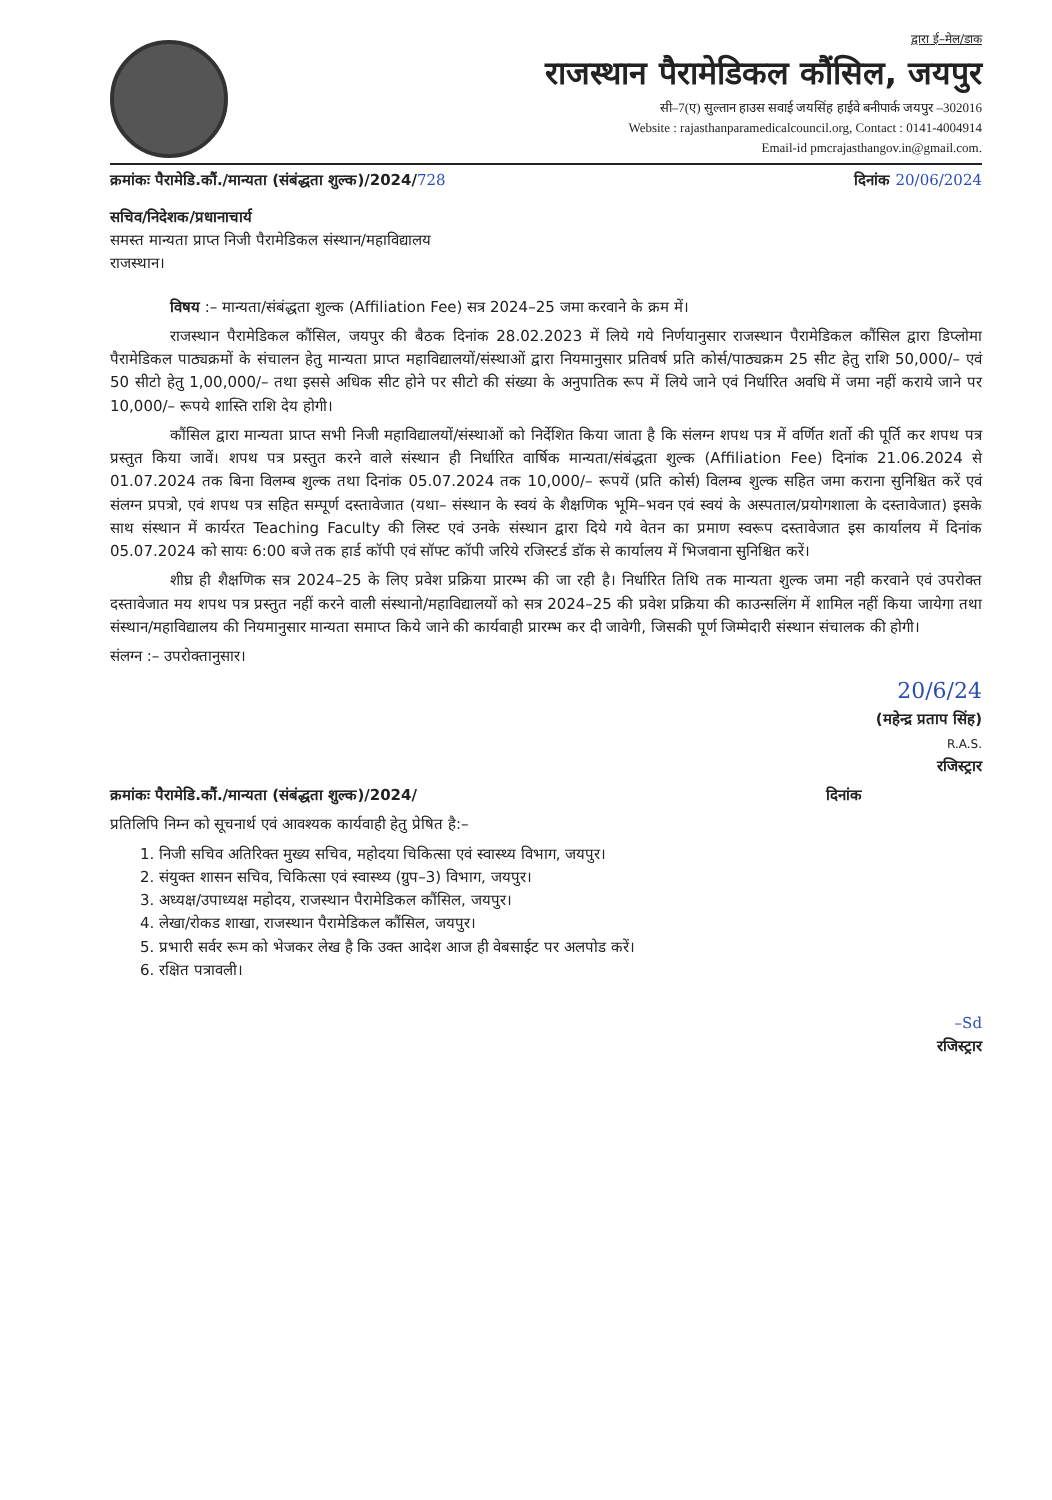द्वारा ई–मेल/डाक
राजस्थान पैरामेडिकल कौंसिल, जयपुर
सी–7(ए) सुल्तान हाउस सवाई जयसिंह हाईवे बनीपार्क जयपुर –302016
Website : rajasthanparamedicalcouncil.org, Contact : 0141-4004914
Email-id pmcrajasthangov.in@gmail.com.
क्रमांकः पैरामेडि.कौं./मान्यता (संबंद्धता शुल्क)/2024/728 दिनांक 20/06/2024
सचिव/निदेशक/प्रधानाचार्य
समस्त मान्यता प्राप्त निजी पैरामेडिकल संस्थान/महाविद्यालय
राजस्थान।
विषय :– मान्यता/संबंद्धता शुल्क (Affiliation Fee) सत्र 2024–25 जमा करवाने के क्रम में।
राजस्थान पैरामेडिकल कौंसिल, जयपुर की बैठक दिनांक 28.02.2023 में लिये गये निर्णयानुसार राजस्थान पैरामेडिकल कौंसिल द्वारा डिप्लोमा पैरामेडिकल पाठ्यक्रमों के संचालन हेतु मान्यता प्राप्त महाविद्यालयों/संस्थाओं द्वारा नियमानुसार प्रतिवर्ष प्रति कोर्स/पाठ्यक्रम 25 सीट हेतु राशि 50,000/– एवं 50 सीटो हेतु 1,00,000/– तथा इससे अधिक सीट होने पर सीटो की संख्या के अनुपातिक रूप में लिये जाने एवं निर्धारित अवधि में जमा नहीं कराये जाने पर 10,000/– रूपये शास्ति राशि देय होगी।
कौंसिल द्वारा मान्यता प्राप्त सभी निजी महाविद्यालयों/संस्थाओं को निर्देशित किया जाता है कि संलग्न शपथ पत्र में वर्णित शर्तो की पूर्ति कर शपथ पत्र प्रस्तुत किया जावें। शपथ पत्र प्रस्तुत करने वाले संस्थान ही निर्धारित वार्षिक मान्यता/संबंद्धता शुल्क (Affiliation Fee) दिनांक 21.06.2024 से 01.07.2024 तक बिना विलम्ब शुल्क तथा दिनांक 05.07.2024 तक 10,000/– रूपयें (प्रति कोर्स) विलम्ब शुल्क सहित जमा कराना सुनिश्चित करें एवं संलग्न प्रपत्रो, एवं शपथ पत्र सहित सम्पूर्ण दस्तावेजात (यथा– संस्थान के स्वयं के शैक्षणिक भूमि–भवन एवं स्वयं के अस्पताल/प्रयोगशाला के दस्तावेजात) इसके साथ संस्थान में कार्यरत Teaching Faculty की लिस्ट एवं उनके संस्थान द्वारा दिये गये वेतन का प्रमाण स्वरूप दस्तावेजात इस कार्यालय में दिनांक 05.07.2024 को सायः 6:00 बजे तक हार्ड कॉपी एवं सॉफ्ट कॉपी जरिये रजिस्टर्ड डॉक से कार्यालय में भिजवाना सुनिश्चित करें।
शीघ्र ही शैक्षणिक सत्र 2024–25 के लिए प्रवेश प्रक्रिया प्रारम्भ की जा रही है। निर्धारित तिथि तक मान्यता शुल्क जमा नही करवाने एवं उपरोक्त दस्तावेजात मय शपथ पत्र प्रस्तुत नहीं करने वाली संस्थानो/महाविद्यालयों को सत्र 2024–25 की प्रवेश प्रक्रिया की काउन्सलिंग में शामिल नहीं किया जायेगा तथा संस्थान/महाविद्यालय की नियमानुसार मान्यता समाप्त किये जाने की कार्यवाही प्रारम्भ कर दी जावेगी, जिसकी पूर्ण जिम्मेदारी संस्थान संचालक की होगी।
संलग्न :– उपरोक्तानुसार।
20/6/24
(महेन्द्र प्रताप सिंह)
R.A.S.
रजिस्ट्रार
क्रमांकः पैरामेडि.कौं./मान्यता (संबंद्धता शुल्क)/2024/ दिनांक
प्रतिलिपि निम्न को सूचनार्थ एवं आवश्यक कार्यवाही हेतु प्रेषित है:–
1. निजी सचिव अतिरिक्त मुख्य सचिव, महोदया चिकित्सा एवं स्वास्थ्य विभाग, जयपुर।
2. संयुक्त शासन सचिव, चिकित्सा एवं स्वास्थ्य (ग्रुप–3) विभाग, जयपुर।
3. अध्यक्ष/उपाध्यक्ष महोदय, राजस्थान पैरामेडिकल कौंसिल, जयपुर।
4. लेखा/रोकड शाखा, राजस्थान पैरामेडिकल कौंसिल, जयपुर।
5. प्रभारी सर्वर रूम को भेजकर लेख है कि उक्त आदेश आज ही वेबसाईट पर अलपोड करें।
6. रक्षित पत्रावली।
–Sd
रजिस्ट्रार